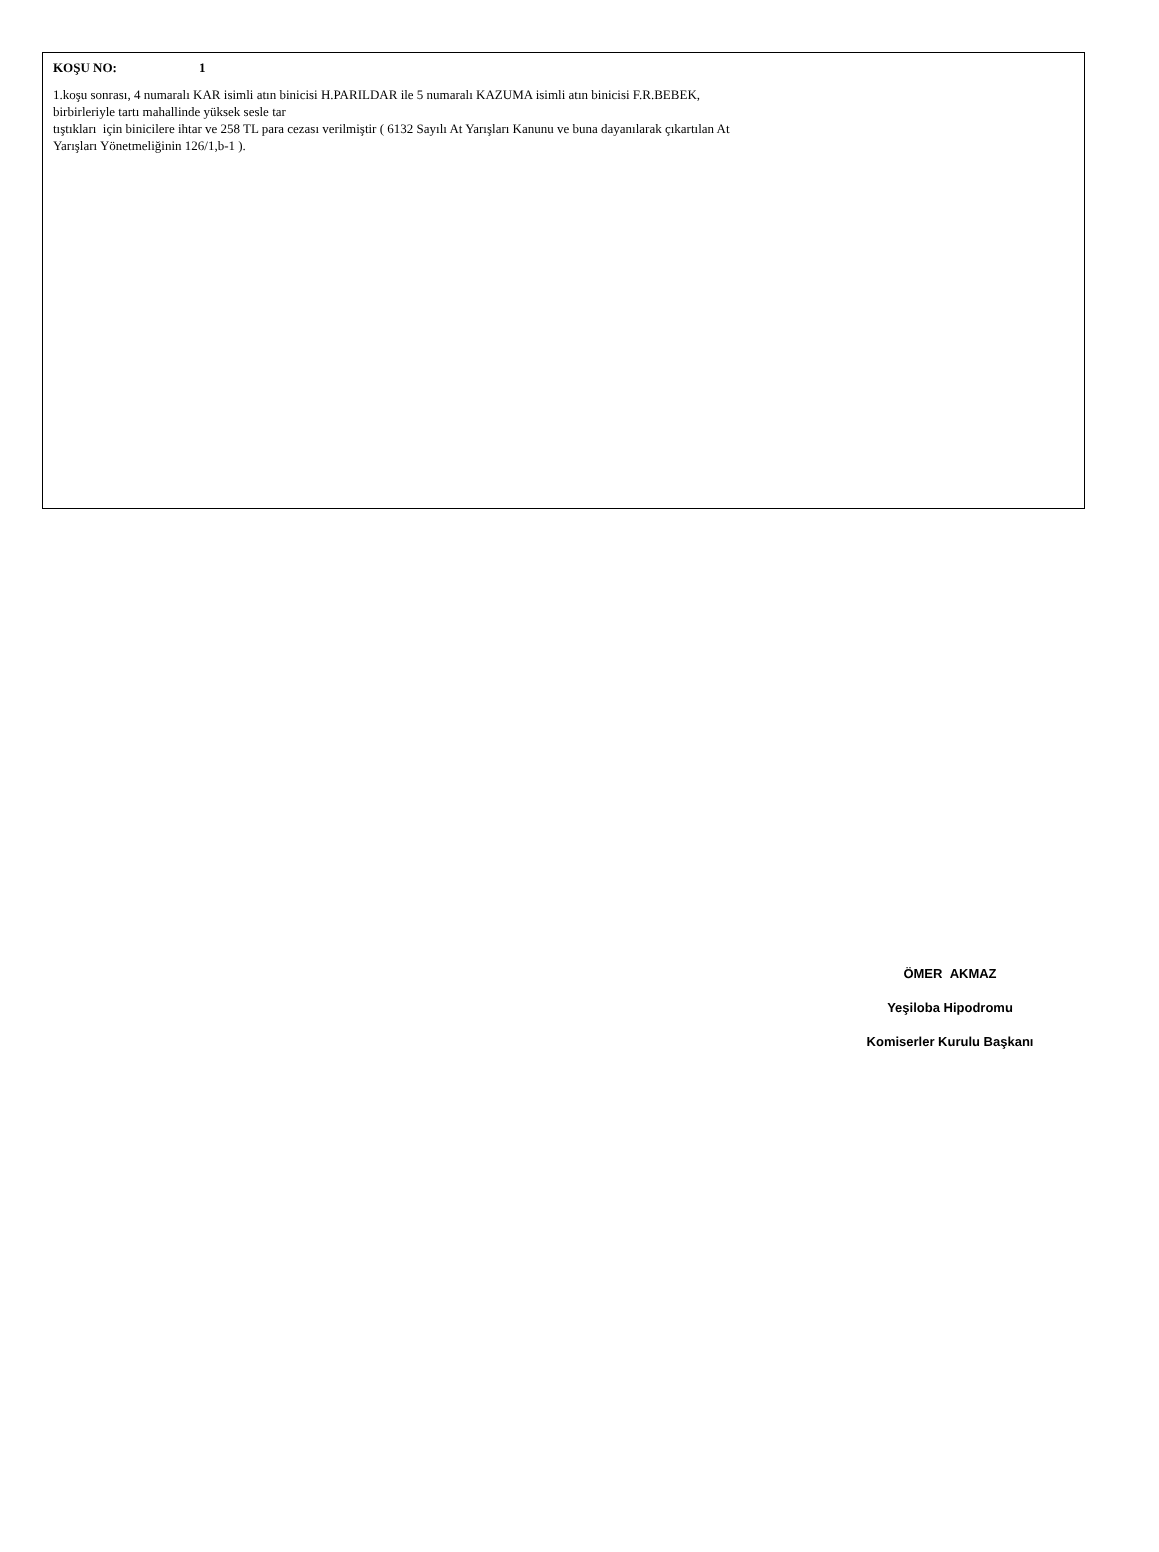KOŞU NO: 1
1.koşu sonrası, 4 numaralı KAR isimli atın binicisi H.PARILDAR ile 5 numaralı KAZUMA isimli atın binicisi F.R.BEBEK,
birbirleriyle tartı mahallinde yüksek sesle tar
tıştıkları için binicilere ihtar ve 258 TL para cezası verilmiştir ( 6132 Sayılı At Yarışları Kanunu ve buna dayanılarak çıkartılan At
Yarışları Yönetmeliğinin 126/1,b-1 ).
ÖMER AKMAZ
Yeşiloba Hipodromu
Komiserler Kurulu Başkanı